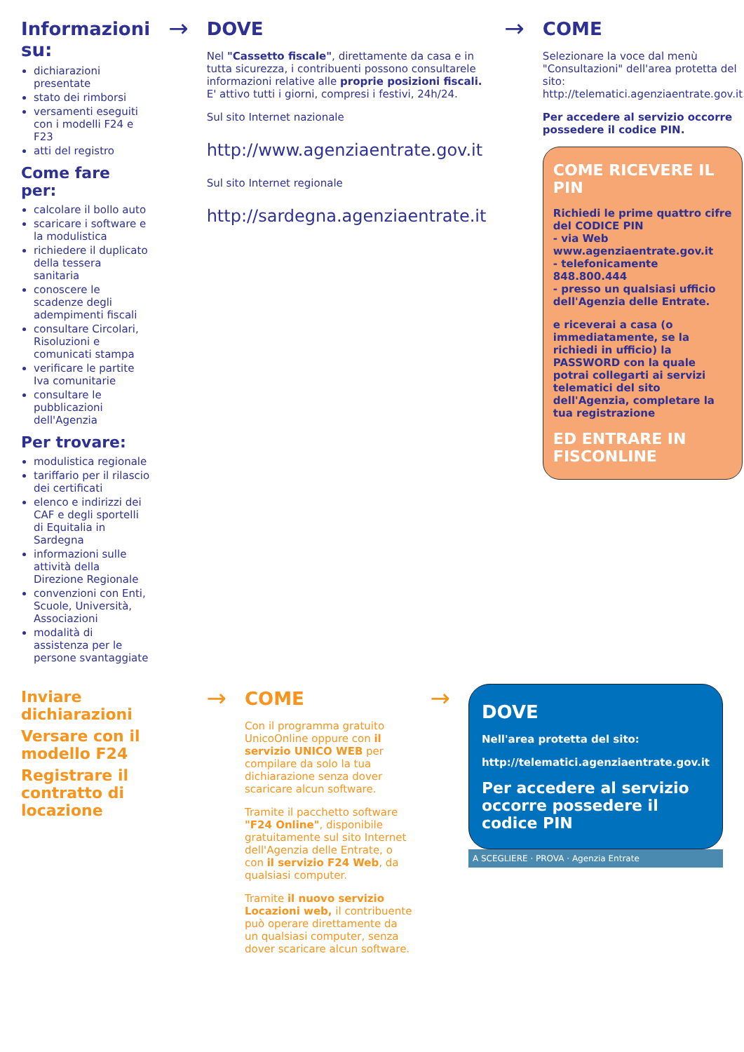Informazioni su:
dichiarazioni presentate
stato dei rimborsi
versamenti eseguiti con i modelli F24 e F23
atti del registro
Come fare per:
calcolare il bollo auto
scaricare i software e la modulistica
richiedere il duplicato della tessera sanitaria
conoscere le scadenze degli adempimenti fiscali
consultare Circolari, Risoluzioni e comunicati stampa
verificare le partite Iva comunitarie
consultare le pubblicazioni dell'Agenzia
Per trovare:
modulistica regionale
tariffario per il rilascio dei certificati
elenco e indirizzi dei CAF e degli sportelli di Equitalia in Sardegna
informazioni sulle attività della Direzione Regionale
convenzioni con Enti, Scuole, Università, Associazioni
modalità di assistenza per le persone svantaggiate
→
DOVE
Nel "Cassetto fiscale", direttamente da casa e in tutta sicurezza, i contribuenti possono consultarele informazioni relative alle proprie posizioni fiscali. E' attivo tutti i giorni, compresi i festivi, 24h/24.
Sul sito Internet nazionale
http://www.agenziaentrate.gov.it
Sul sito Internet regionale
http://sardegna.agenziaentrate.it
→
COME
Selezionare la voce dal menù "Consultazioni" dell'area protetta del sito: http://telematici.agenziaentrate.gov.it
Per accedere al servizio occorre possedere il codice PIN.
COME RICEVERE IL PIN
Richiedi le prime quattro cifre del CODICE PIN
- via Web www.agenziaentrate.gov.it
- telefonicamente 848.800.444
- presso un qualsiasi ufficio dell'Agenzia delle Entrate.
e riceverai a casa (o immediatamente, se la richiedi in ufficio) la PASSWORD con la quale potrai collegarti ai servizi telematici del sito dell'Agenzia, completare la tua registrazione
ED ENTRARE IN FISCONLINE
Inviare dichiarazioni
Versare con il modello F24
Registrare il contratto di locazione
→
COME
Con il programma gratuito UnicoOnline oppure con il servizio UNICO WEB per compilare da solo la tua dichiarazione senza dover scaricare alcun software.
Tramite il pacchetto software "F24 Online", disponibile gratuitamente sul sito Internet dell'Agenzia delle Entrate, o con il servizio F24 Web, da qualsiasi computer.
Tramite il nuovo servizio Locazioni web, il contribuente può operare direttamente da un qualsiasi computer, senza dover scaricare alcun software.
→
DOVE
Nell'area protetta del sito:
http://telematici.agenziaentrate.gov.it
Per accedere al servizio occorre possedere il codice PIN
A SCEGLIERE · PROVA · Agenzia Entrate